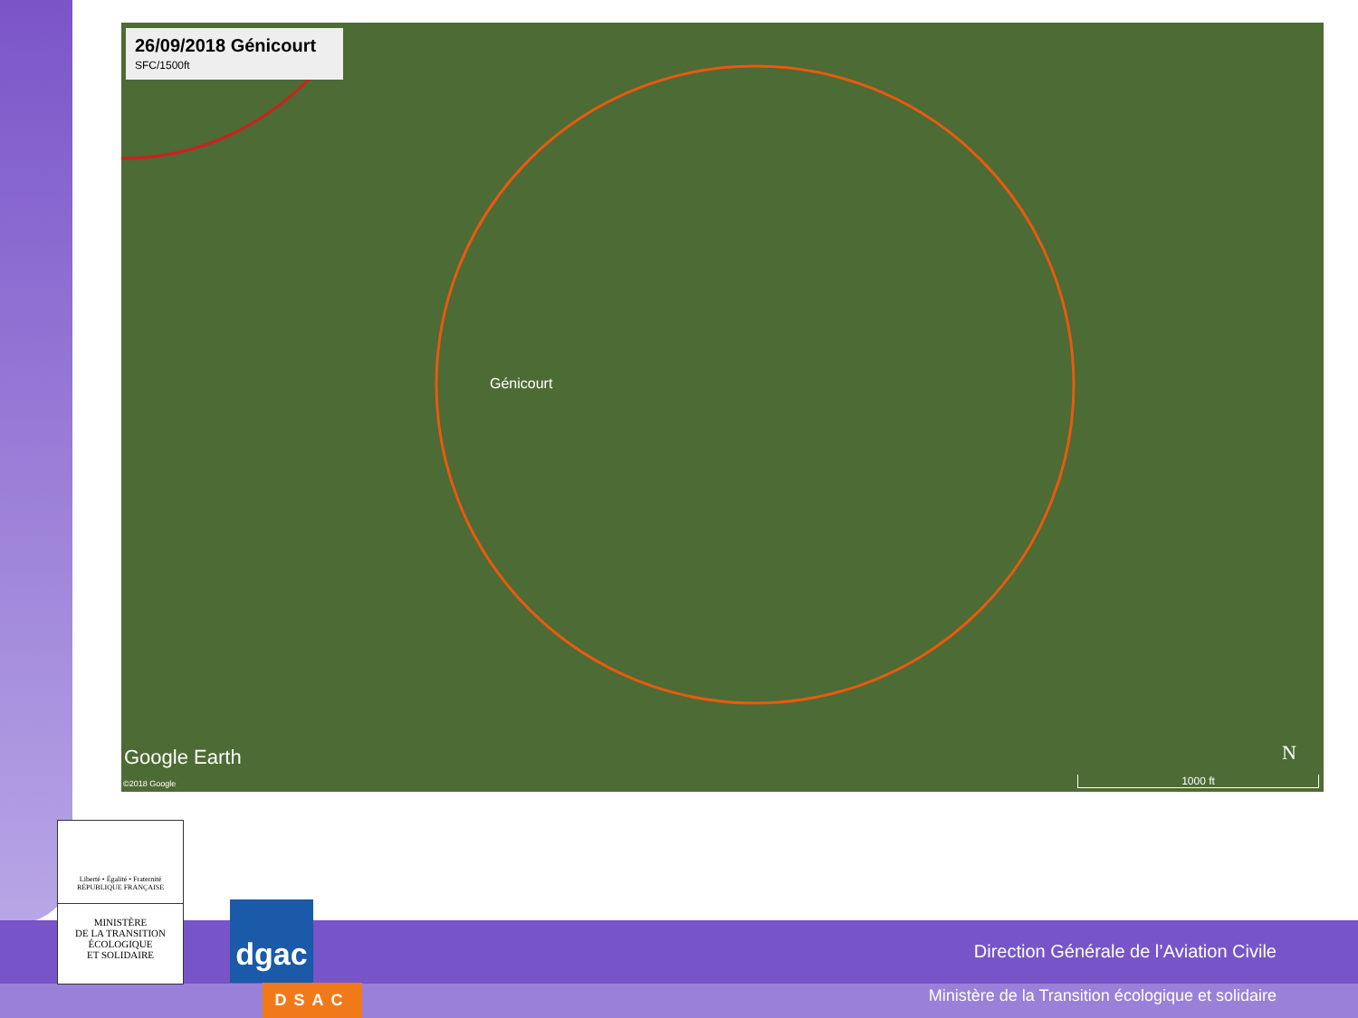26/09/2018 Génicourt
SFC/1500ft
Génicourt
Google Earth
©2018 Google
N
1000 ft
Direction Générale de l’Aviation Civile
Ministère de la Transition écologique et solidaire
Liberté • Égalité • Fraternité
RÉPUBLIQUE FRANÇAISE
MINISTÈRE
DE LA TRANSITION
ÉCOLOGIQUE
ET SOLIDAIRE
dgac
DSAC